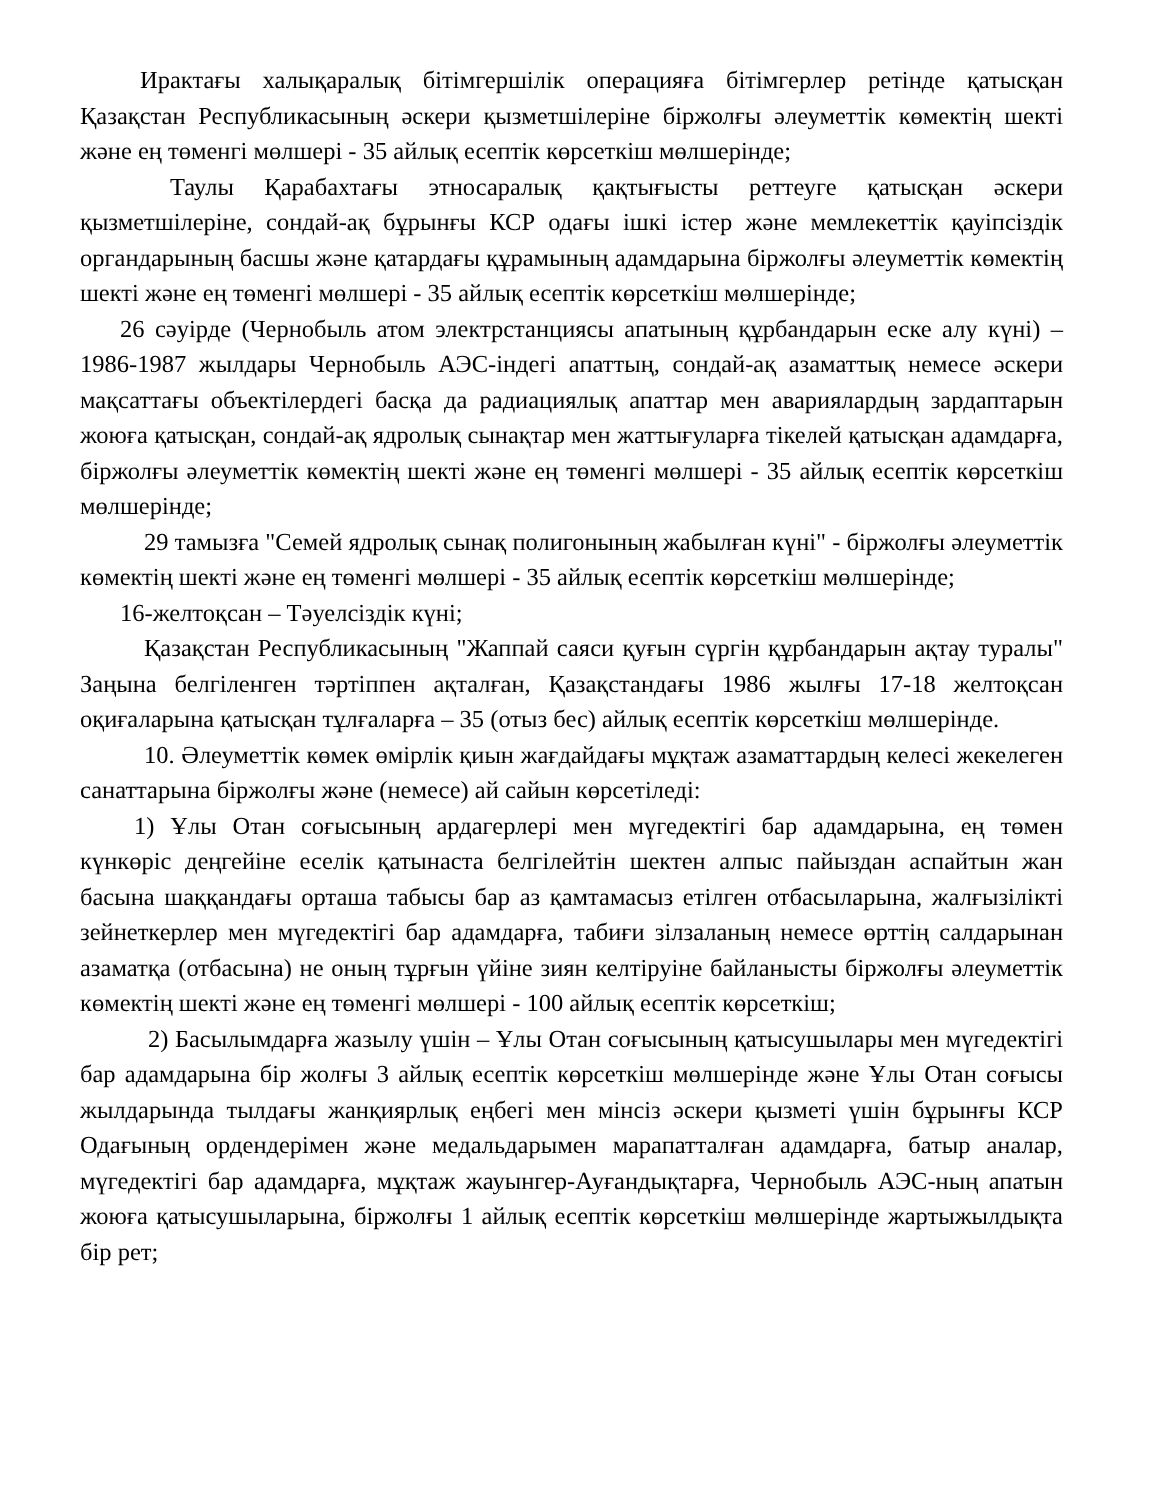Ирактағы халықаралық бітімгершілік операцияға бітімгерлер ретінде қатысқан Қазақстан Республикасының әскери қызметшілеріне біржолғы әлеуметтік көмектің шекті және ең төменгі мөлшері - 35 айлық есептік көрсеткіш мөлшерінде;
Таулы Қарабахтағы этносаралық қақтығысты реттеуге қатысқан әскери қызметшілеріне, сондай-ақ бұрынғы КСР одағы ішкі істер және мемлекеттік қауіпсіздік органдарының басшы және қатардағы құрамының адамдарына біржолғы әлеуметтік көмектің шекті және ең төменгі мөлшері - 35 айлық есептік көрсеткіш мөлшерінде;
26 сәуірде (Чернобыль атом электрстанциясы апатының құрбандарын еске алу күні) – 1986-1987 жылдары Чернобыль АЭС-індегі апаттың, сондай-ақ азаматтық немесе әскери мақсаттағы объектілердегі басқа да радиациялық апаттар мен авариялардың зардаптарын жоюға қатысқан, сондай-ақ ядролық сынақтар мен жаттығуларға тікелей қатысқан адамдарға, біржолғы әлеуметтік көмектің шекті және ең төменгі мөлшері - 35 айлық есептік көрсеткіш мөлшерінде;
29 тамызға "Семей ядролық сынақ полигонының жабылған күні" - біржолғы әлеуметтік көмектің шекті және ең төменгі мөлшері - 35 айлық есептік көрсеткіш мөлшерінде;
16-желтоқсан – Тәуелсіздік күні;
Қазақстан Республикасының "Жаппай саяси қуғын сүргін құрбандарын ақтау туралы" Заңына белгіленген тәртіппен ақталған, Қазақстандағы 1986 жылғы 17-18 желтоқсан оқиғаларына қатысқан тұлғаларға – 35 (отыз бес) айлық есептік көрсеткіш мөлшерінде.
10. Әлеуметтік көмек өмірлік қиын жағдайдағы мұқтаж азаматтардың келесі жекелеген санаттарына біржолғы және (немесе) ай сайын көрсетіледі:
1) Ұлы Отан соғысының ардагерлері мен мүгедектігі бар адамдарына, ең төмен күнкөріс деңгейіне еселік қатынаста белгілейтін шектен алпыс пайыздан аспайтын жан басына шаққандағы орташа табысы бар аз қамтамасыз етілген отбасыларына, жалғызілікті зейнеткерлер мен мүгедектігі бар адамдарға, табиғи зілзаланың немесе өрттің салдарынан азаматқа (отбасына) не оның тұрғын үйіне зиян келтіруіне байланысты біржолғы әлеуметтік көмектің шекті және ең төменгі мөлшері - 100 айлық есептік көрсеткіш;
2) Басылымдарға жазылу үшін – Ұлы Отан соғысының қатысушылары мен мүгедектігі бар адамдарына бір жолғы 3 айлық есептік көрсеткіш мөлшерінде және Ұлы Отан соғысы жылдарында тылдағы жанқиярлық еңбегі мен мінсіз әскери қызметі үшін бұрынғы КСР Одағының ордендерімен және медальдарымен марапатталған адамдарға, батыр аналар, мүгедектігі бар адамдарға, мұқтаж жауынгер-Ауғандықтарға, Чернобыль АЭС-ның апатын жоюға қатысушыларына, біржолғы 1 айлық есептік көрсеткіш мөлшерінде жартыжылдықта бір рет;